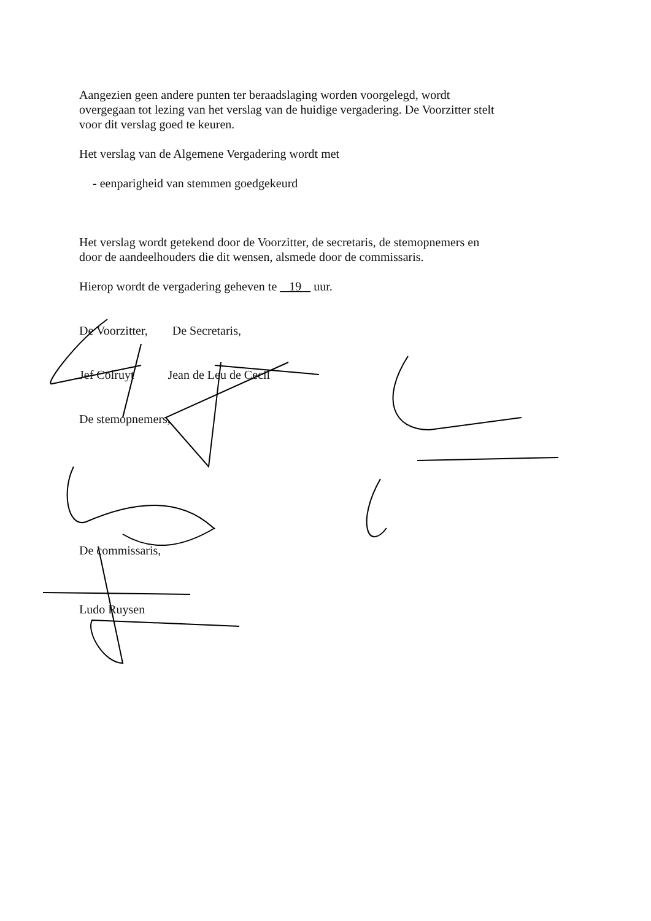Aangezien geen andere punten ter beraadslaging worden voorgelegd, wordt overgegaan tot lezing van het verslag van de huidige vergadering. De Voorzitter stelt voor dit verslag goed te keuren.
Het verslag van de Algemene Vergadering wordt met
- eenparigheid van stemmen goedgekeurd
Het verslag wordt getekend door de Voorzitter, de secretaris, de stemopnemers en door de aandeelhouders die dit wensen, alsmede door de commissaris.
Hierop wordt de vergadering geheven te 19 uur.
De Voorzitter, De Secretaris,
Jef Colruyt Jean de Leu de Cecil
De stemopnemers,
De commissaris,
Ludo Ruysen